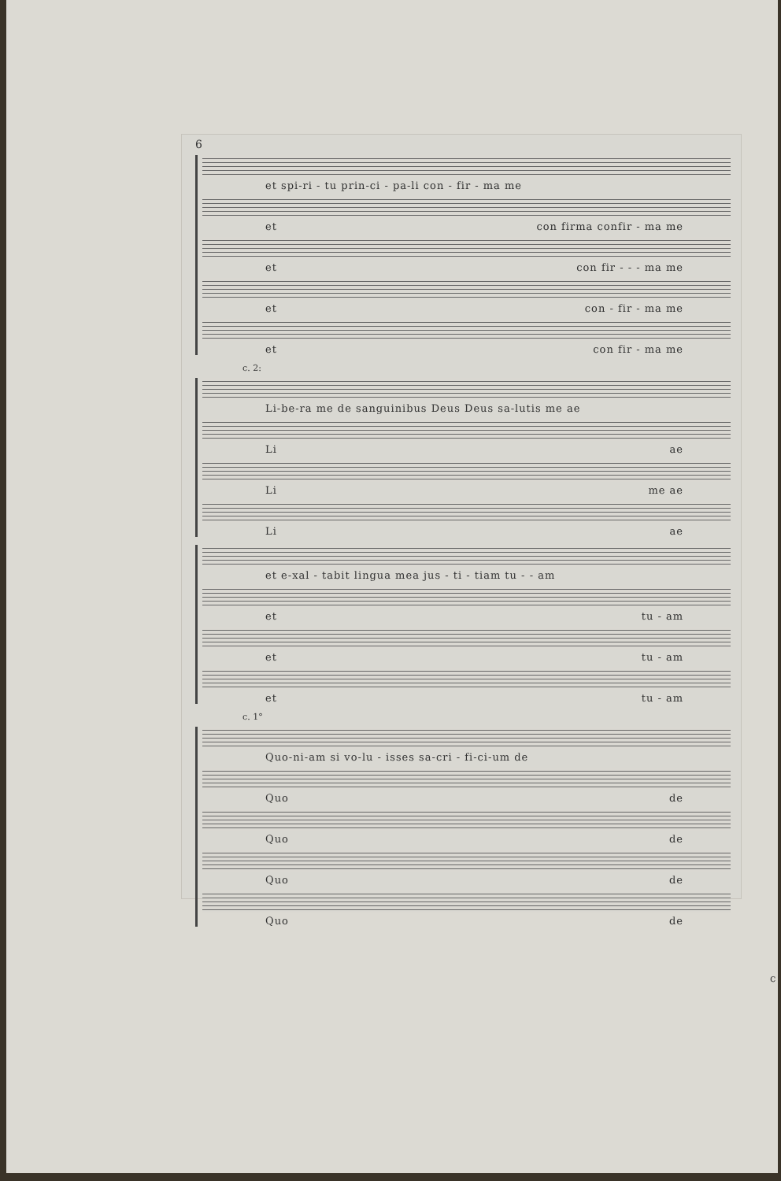6
et spi-ri - tu prin-ci - pa-li con - fir - ma me
et con firma confir - ma me
et con fir - - - ma me
et con - fir - ma me
et con fir - ma me
c. 2:
Li-be-ra me de sanguinibus Deus Deus sa-lutis me ae
Li ae
Li me ae
Li ae
et e-xal - tabit lingua mea jus - ti - tiam tu - - am
et tu - am
et tu - am
et tu - am
c. 1°
Quo-ni-am si vo-lu - isses sa-cri - fi-ci-um de
Quo de
Quo de
Quo de
Quo de
c